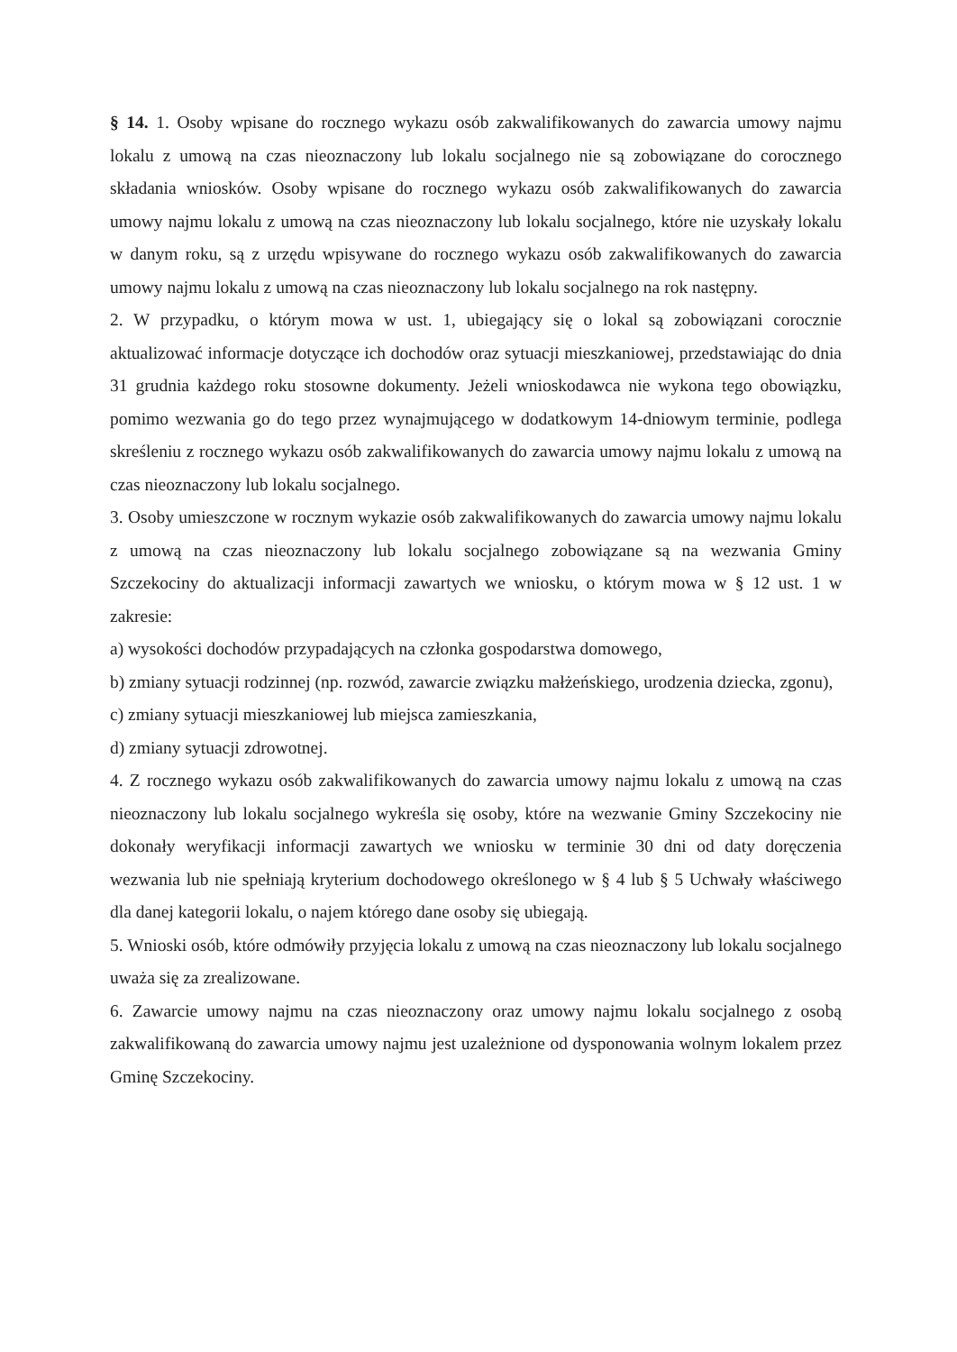§ 14. 1. Osoby wpisane do rocznego wykazu osób zakwalifikowanych do zawarcia umowy najmu lokalu z umową na czas nieoznaczony lub lokalu socjalnego nie są zobowiązane do corocznego składania wniosków. Osoby wpisane do rocznego wykazu osób zakwalifikowanych do zawarcia umowy najmu lokalu z umową na czas nieoznaczony lub lokalu socjalnego, które nie uzyskały lokalu w danym roku, są z urzędu wpisywane do rocznego wykazu osób zakwalifikowanych do zawarcia umowy najmu lokalu z umową na czas nieoznaczony lub lokalu socjalnego na rok następny.
2. W przypadku, o którym mowa w ust. 1, ubiegający się o lokal są zobowiązani corocznie aktualizować informacje dotyczące ich dochodów oraz sytuacji mieszkaniowej, przedstawiając do dnia 31 grudnia każdego roku stosowne dokumenty. Jeżeli wnioskodawca nie wykona tego obowiązku, pomimo wezwania go do tego przez wynajmującego w dodatkowym 14-dniowym terminie, podlega skreśleniu z rocznego wykazu osób zakwalifikowanych do zawarcia umowy najmu lokalu z umową na czas nieoznaczony lub lokalu socjalnego.
3. Osoby umieszczone w rocznym wykazie osób zakwalifikowanych do zawarcia umowy najmu lokalu z umową na czas nieoznaczony lub lokalu socjalnego zobowiązane są na wezwania Gminy Szczekociny do aktualizacji informacji zawartych we wniosku, o którym mowa w § 12 ust. 1 w zakresie:
a) wysokości dochodów przypadających na członka gospodarstwa domowego,
b) zmiany sytuacji rodzinnej (np. rozwód, zawarcie związku małżeńskiego, urodzenia dziecka, zgonu),
c) zmiany sytuacji mieszkaniowej lub miejsca zamieszkania,
d) zmiany sytuacji zdrowotnej.
4. Z rocznego wykazu osób zakwalifikowanych do zawarcia umowy najmu lokalu z umową na czas nieoznaczony lub lokalu socjalnego wykreśla się osoby, które na wezwanie Gminy Szczekociny nie dokonały weryfikacji informacji zawartych we wniosku w terminie 30 dni od daty doręczenia wezwania lub nie spełniają kryterium dochodowego określonego w § 4 lub § 5 Uchwały właściwego dla danej kategorii lokalu, o najem którego dane osoby się ubiegają.
5. Wnioski osób, które odmówiły przyjęcia lokalu z umową na czas nieoznaczony lub lokalu socjalnego uważa się za zrealizowane.
6. Zawarcie umowy najmu na czas nieoznaczony oraz umowy najmu lokalu socjalnego z osobą zakwalifikowaną do zawarcia umowy najmu jest uzależnione od dysponowania wolnym lokalem przez Gminę Szczekociny.